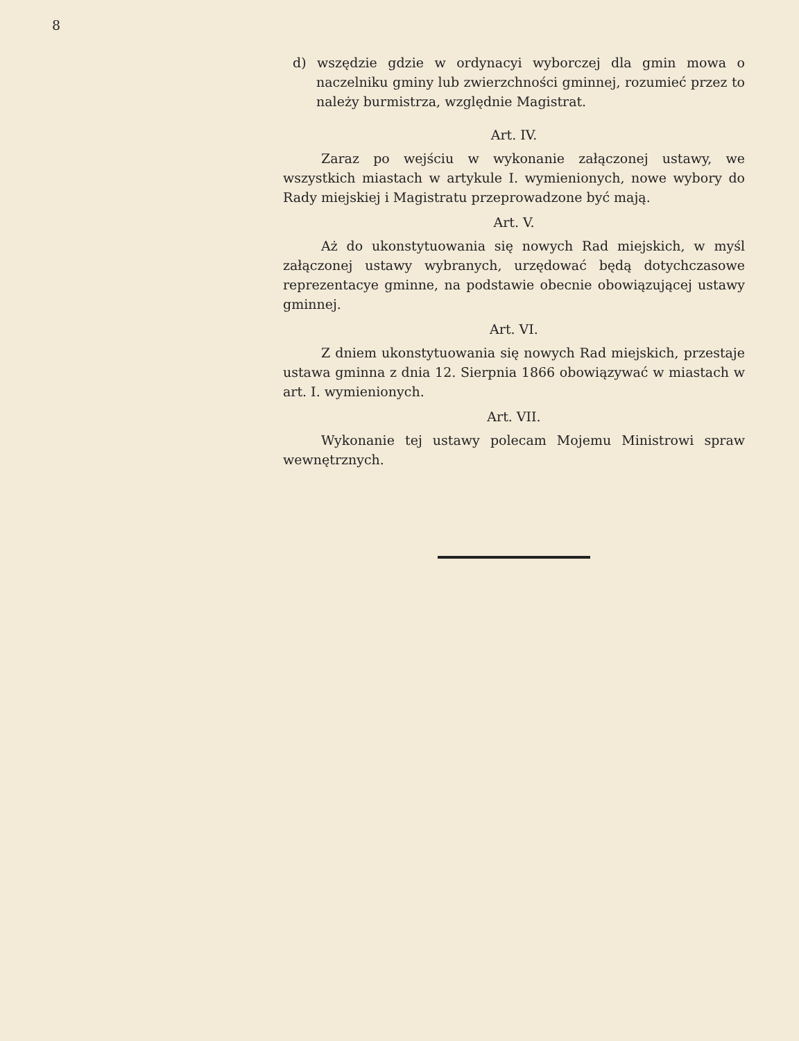8
d) wszędzie gdzie w ordynacyi wyborczej dla gmin mowa o naczelniku gminy lub zwierzchności gminnej, rozumieć przez to należy burmistrza, względnie Magistrat.
Art. IV.
Zaraz po wejściu w wykonanie załączonej ustawy, we wszystkich miastach w artykule I. wymienionych, nowe wybory do Rady miejskiej i Magistratu przeprowadzone być mają.
Art. V.
Aż do ukonstytuowania się nowych Rad miejskich, w myśl załączonej ustawy wybranych, urzędować będą dotychczasowe reprezentacye gminne, na podstawie obecnie obowiązującej ustawy gminnej.
Art. VI.
Z dniem ukonstytuowania się nowych Rad miejskich, przestaje ustawa gminna z dnia 12. Sierpnia 1866 obowiązywać w miastach w art. I. wymienionych.
Art. VII.
Wykonanie tej ustawy polecam Mojemu Ministrowi spraw wewnętrznych.